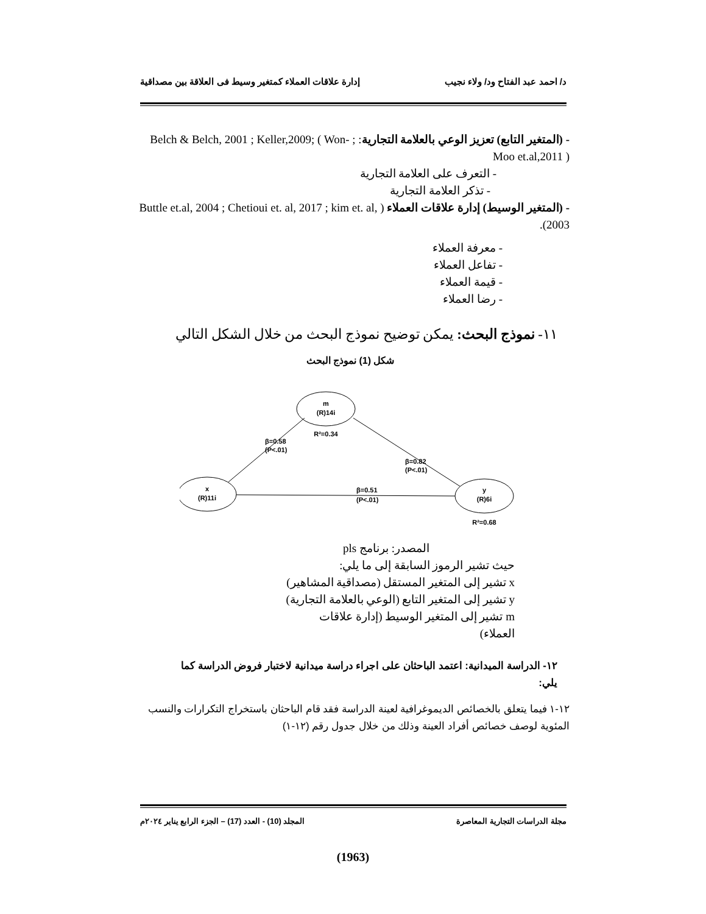د/ احمد عبد الفتاح ود/ ولاء نجيب إدارة علاقات العملاء كمتغير وسيط فى العلاقة بين مصداقية
- (المتغير التابع) تعزيز الوعي بالعلامة التجارية: ; Belch & Belch, 2001 ; Keller,2009; ( Won-Moo et.al,2011 )
- التعرف على العلامة التجارية
- تذكر العلامة التجارية
- (المتغير الوسيط) إدارة علاقات العملاء ( Buttle et.al, 2004 ; Chetioui et. al, 2017 ; kim et. al, 2003).
- معرفة العملاء
- تفاعل العملاء
- قيمة العملاء
- رضا العملاء
١١- نموذج البحث: يمكن توضيح نموذج البحث من خلال الشكل التالي
شكل (1) نموذج البحث
m
(R)14i
R²=0.34
x
(R)11i
y
(R)6i
R²=0.68
β=0.58
(P<.01)
β=0.82
(P<.01)
β=0.51
(P<.01)
المصدر: برنامج pls
حيث تشير الرموز السابقة إلى ما يلي:
x تشير إلى المتغير المستقل (مصداقية المشاهير)
y تشير إلى المتغير التابع (الوعي بالعلامة التجارية)
m تشير إلى المتغير الوسيط (إدارة علاقات العملاء)
١٢- الدراسة الميدانية: اعتمد الباحثان على اجراء دراسة ميدانية لاختبار فروض الدراسة كما يلي:
١٢-١ فيما يتعلق بالخصائص الديموغرافية لعينة الدراسة فقد قام الباحثان باستخراج التكرارات والنسب المئوية لوصف خصائص أفراد العينة وذلك من خلال جدول رقم (١٢-١)
مجلة الدراسات التجارية المعاصرة المجلد (10) - العدد (17) – الجزء الرابع يناير ٢٠٢٤م
(1963)